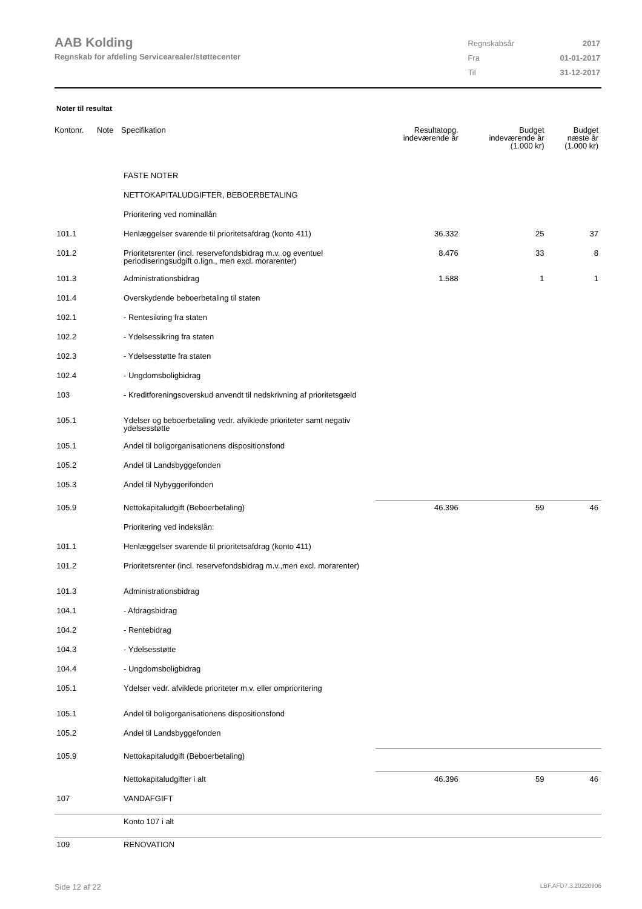AAB Kolding
Regnskab for afdeling Servicearealer/støttecenter
| Regnskabsår | 2017 |
| Fra | 01-01-2017 |
| Til | 31-12-2017 |
Noter til resultat
| Kontonr. | Note | Specifikation | Resultatopg. indeværende år | Budget indeværende år (1.000 kr) | Budget næste år (1.000 kr) |
| --- | --- | --- | --- | --- | --- |
| | | FASTE NOTER | | | |
| | | NETTOKAPITALUDGIFTER, BEBOERBETALING | | | |
| | | Prioritering ved nominallån | | | |
| 101.1 | | Henlæggelser svarende til prioritetsafdrag (konto 411) | 36.332 | 25 | 37 |
| 101.2 | | Prioritetsrenter (incl. reservefondsbidrag m.v. og eventuel periodiseringsudgift o.lign., men excl. morarenter) | 8.476 | 33 | 8 |
| 101.3 | | Administrationsbidrag | 1.588 | 1 | 1 |
| 101.4 | | Overskydende beboerbetaling til staten | | | |
| 102.1 | | - Rentesikring fra staten | | | |
| 102.2 | | - Ydelsessikring fra staten | | | |
| 102.3 | | - Ydelsesstøtte fra staten | | | |
| 102.4 | | - Ungdomsboligbidrag | | | |
| 103 | | - Kreditforeningsoverskud anvendt til nedskrivning af prioritetsgæld | | | |
| 105.1 | | Ydelser og beboerbetaling vedr. afviklede prioriteter samt negativ ydelsesstøtte | | | |
| 105.1 | | Andel til boligorganisationens dispositionsfond | | | |
| 105.2 | | Andel til Landsbyggefonden | | | |
| 105.3 | | Andel til Nybyggerifonden | | | |
| 105.9 | | Nettokapitaludgift (Beboerbetaling) | 46.396 | 59 | 46 |
| | | Prioritering ved indekslån: | | | |
| 101.1 | | Henlæggelser svarende til prioritetsafdrag (konto 411) | | | |
| 101.2 | | Prioritetsrenter (incl. reservefondsbidrag m.v.,men excl. morarenter) | | | |
| 101.3 | | Administrationsbidrag | | | |
| 104.1 | | - Afdragsbidrag | | | |
| 104.2 | | - Rentebidrag | | | |
| 104.3 | | - Ydelsesstøtte | | | |
| 104.4 | | - Ungdomsboligbidrag | | | |
| 105.1 | | Ydelser vedr. afviklede prioriteter m.v. eller omprioritering | | | |
| 105.1 | | Andel til boligorganisationens dispositionsfond | | | |
| 105.2 | | Andel til Landsbyggefonden | | | |
| 105.9 | | Nettokapitaludgift (Beboerbetaling) | | | |
| | | Nettokapitaludgifter i alt | 46.396 | 59 | 46 |
| 107 | | VANDAFGIFT | | | |
| | | Konto 107 i alt | | | |
| 109 | | RENOVATION | | | |
Side 12 af 22 LBF.AFD7.3.20220906